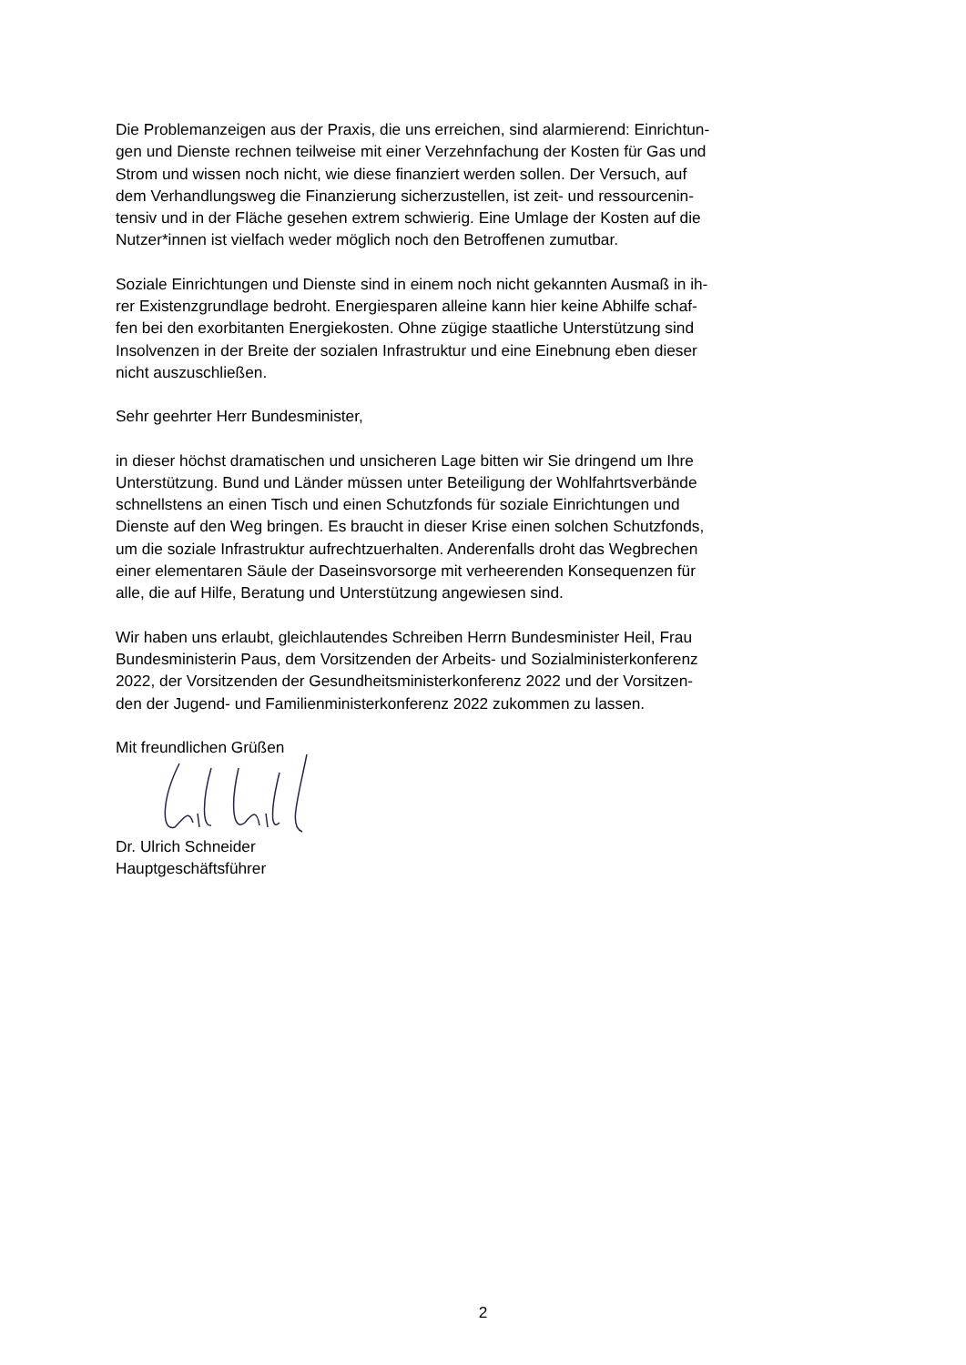Die Problemanzeigen aus der Praxis, die uns erreichen, sind alarmierend: Einrichtun-
gen und Dienste rechnen teilweise mit einer Verzehnfachung der Kosten für Gas und
Strom und wissen noch nicht, wie diese finanziert werden sollen. Der Versuch, auf
dem Verhandlungsweg die Finanzierung sicherzustellen, ist zeit- und ressourcenin-
tensiv und in der Fläche gesehen extrem schwierig. Eine Umlage der Kosten auf die
Nutzer*innen ist vielfach weder möglich noch den Betroffenen zumutbar.
Soziale Einrichtungen und Dienste sind in einem noch nicht gekannten Ausmaß in ih-
rer Existenzgrundlage bedroht. Energiesparen alleine kann hier keine Abhilfe schaf-
fen bei den exorbitanten Energiekosten. Ohne zügige staatliche Unterstützung sind
Insolvenzen in der Breite der sozialen Infrastruktur und eine Einebnung eben dieser
nicht auszuschließen.
Sehr geehrter Herr Bundesminister,
in dieser höchst dramatischen und unsicheren Lage bitten wir Sie dringend um Ihre
Unterstützung. Bund und Länder müssen unter Beteiligung der Wohlfahrtsverbände
schnellstens an einen Tisch und einen Schutzfonds für soziale Einrichtungen und
Dienste auf den Weg bringen. Es braucht in dieser Krise einen solchen Schutzfonds,
um die soziale Infrastruktur aufrechtzuerhalten. Anderenfalls droht das Wegbrechen
einer elementaren Säule der Daseinsvorsorge mit verheerenden Konsequenzen für
alle, die auf Hilfe, Beratung und Unterstützung angewiesen sind.
Wir haben uns erlaubt, gleichlautendes Schreiben Herrn Bundesminister Heil, Frau
Bundesministerin Paus, dem Vorsitzenden der Arbeits- und Sozialministerkonferenz
2022, der Vorsitzenden der Gesundheitsministerkonferenz 2022 und der Vorsitzen-
den der Jugend- und Familienministerkonferenz 2022 zukommen zu lassen.
Mit freundlichen Grüßen
Dr. Ulrich Schneider
Hauptgeschäftsführer
2